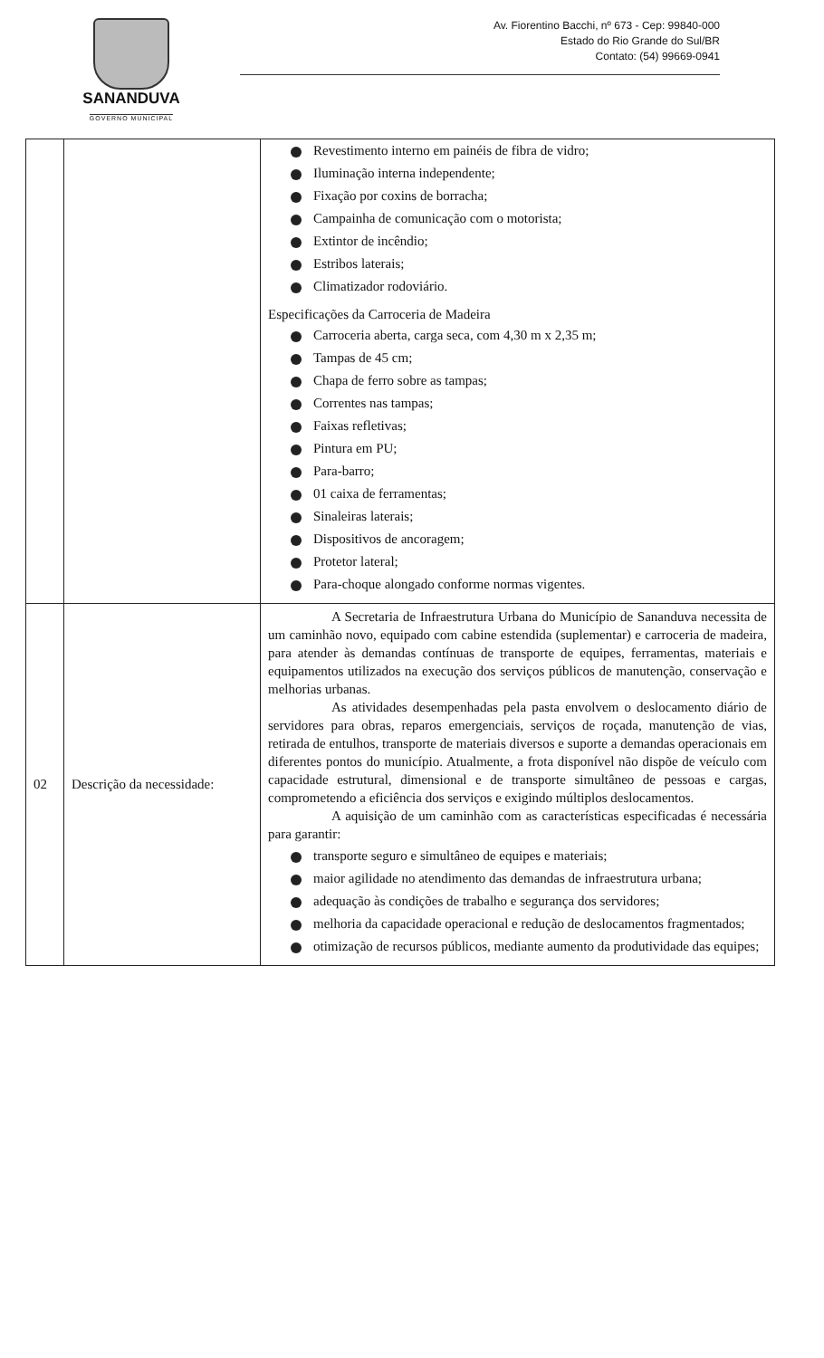SANANDUVA
GOVERNO MUNICIPAL
Av. Fiorentino Bacchi, nº 673 - Cep: 99840-000
Estado do Rio Grande do Sul/BR
Contato: (54) 99669-0941
| | | Revestimento interno em painéis de fibra de vidro; Iluminação interna independente; Fixação por coxins de borracha; Campainha de comunicação com o motorista; Extintor de incêndio; Estribos laterais; Climatizador rodoviário. Especificações da Carroceria de Madeira Carroceria aberta, carga seca, com 4,30 m x 2,35 m; Tampas de 45 cm; Chapa de ferro sobre as tampas; Correntes nas tampas; Faixas refletivas; Pintura em PU; Para-barro; 01 caixa de ferramentas; Sinaleiras laterais; Dispositivos de ancoragem; Protetor lateral; Para-choque alongado conforme normas vigentes. |
| 02 | Descrição da necessidade: | A Secretaria de Infraestrutura Urbana do Município de Sananduva necessita de um caminhão novo, equipado com cabine estendida (suplementar) e carroceria de madeira, para atender às demandas contínuas de transporte de equipes, ferramentas, materiais e equipamentos utilizados na execução dos serviços públicos de manutenção, conservação e melhorias urbanas. As atividades desempenhadas pela pasta envolvem o deslocamento diário de servidores para obras, reparos emergenciais, serviços de roçada, manutenção de vias, retirada de entulhos, transporte de materiais diversos e suporte a demandas operacionais em diferentes pontos do município. Atualmente, a frota disponível não dispõe de veículo com capacidade estrutural, dimensional e de transporte simultâneo de pessoas e cargas, comprometendo a eficiência dos serviços e exigindo múltiplos deslocamentos. A aquisição de um caminhão com as características especificadas é necessária para garantir: transporte seguro e simultâneo de equipes e materiais; maior agilidade no atendimento das demandas de infraestrutura urbana; adequação às condições de trabalho e segurança dos servidores; melhoria da capacidade operacional e redução de deslocamentos fragmentados; otimização de recursos públicos, mediante aumento da produtividade das equipes; |